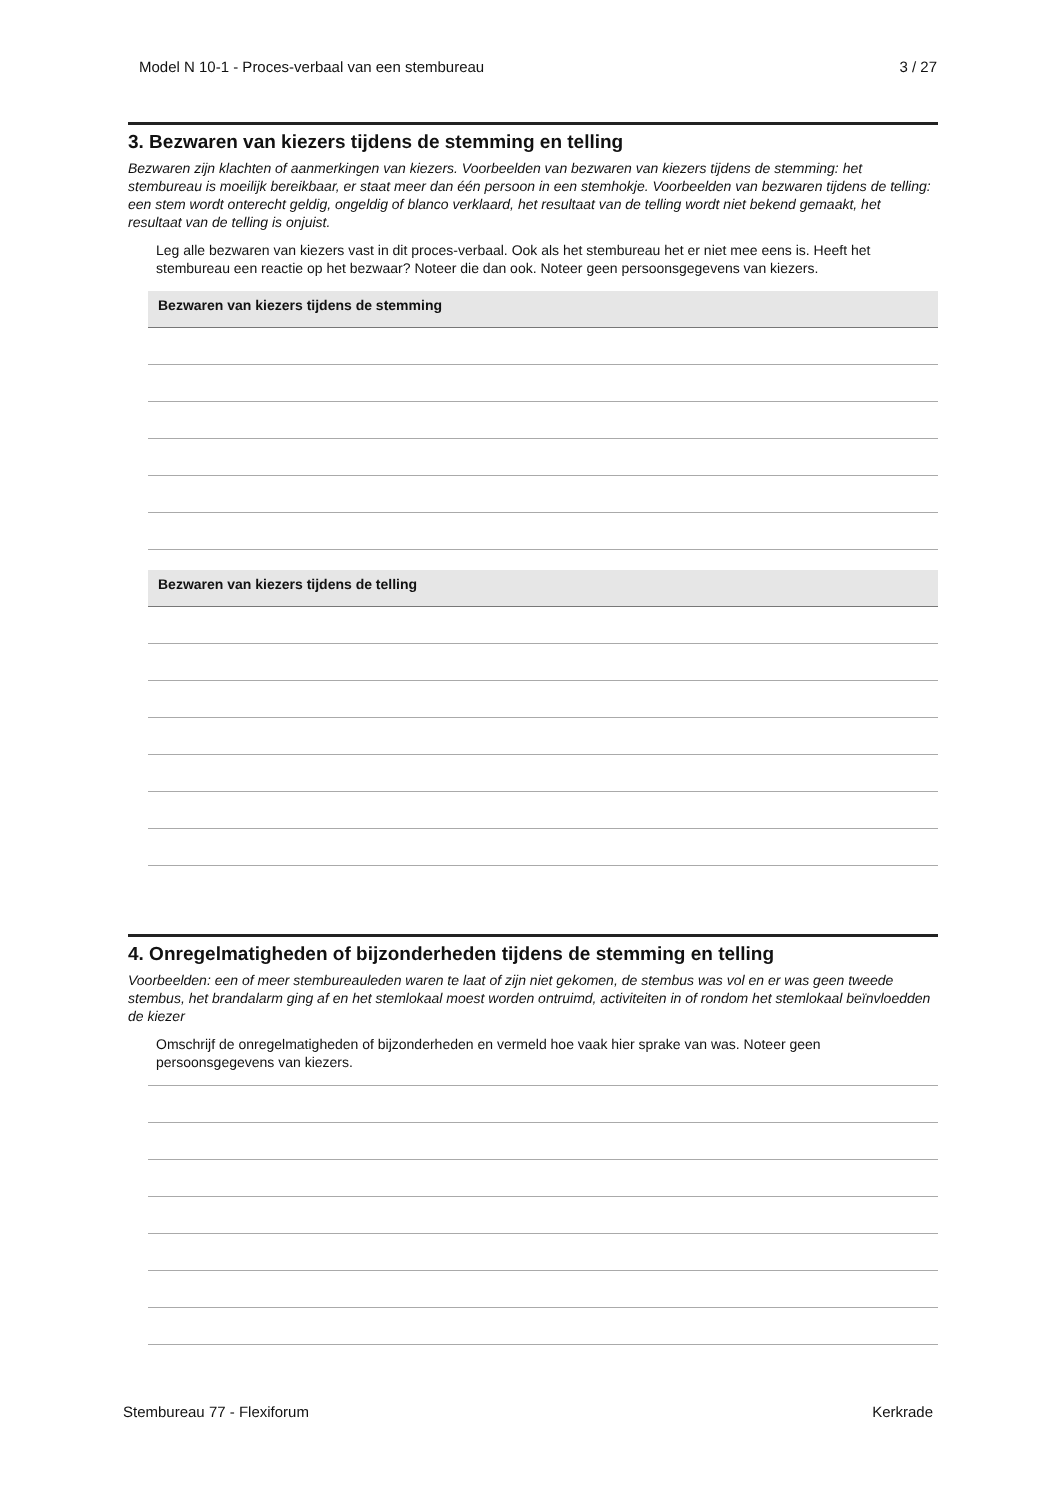Model N 10-1 - Proces-verbaal van een stembureau 3 / 27
3. Bezwaren van kiezers tijdens de stemming en telling
Bezwaren zijn klachten of aanmerkingen van kiezers. Voorbeelden van bezwaren van kiezers tijdens de stemming: het stembureau is moeilijk bereikbaar, er staat meer dan één persoon in een stemhokje. Voorbeelden van bezwaren tijdens de telling: een stem wordt onterecht geldig, ongeldig of blanco verklaard, het resultaat van de telling wordt niet bekend gemaakt, het resultaat van de telling is onjuist.
Leg alle bezwaren van kiezers vast in dit proces-verbaal. Ook als het stembureau het er niet mee eens is. Heeft het stembureau een reactie op het bezwaar? Noteer die dan ook. Noteer geen persoonsgegevens van kiezers.
Bezwaren van kiezers tijdens de stemming
Bezwaren van kiezers tijdens de telling
4. Onregelmatigheden of bijzonderheden tijdens de stemming en telling
Voorbeelden: een of meer stembureauleden waren te laat of zijn niet gekomen, de stembus was vol en er was geen tweede stembus, het brandalarm ging af en het stemlokaal moest worden ontruimd, activiteiten in of rondom het stemlokaal beïnvloedden de kiezer
Omschrijf de onregelmatigheden of bijzonderheden en vermeld hoe vaak hier sprake van was. Noteer geen persoonsgegevens van kiezers.
Stembureau 77 - Flexiforum Kerkrade